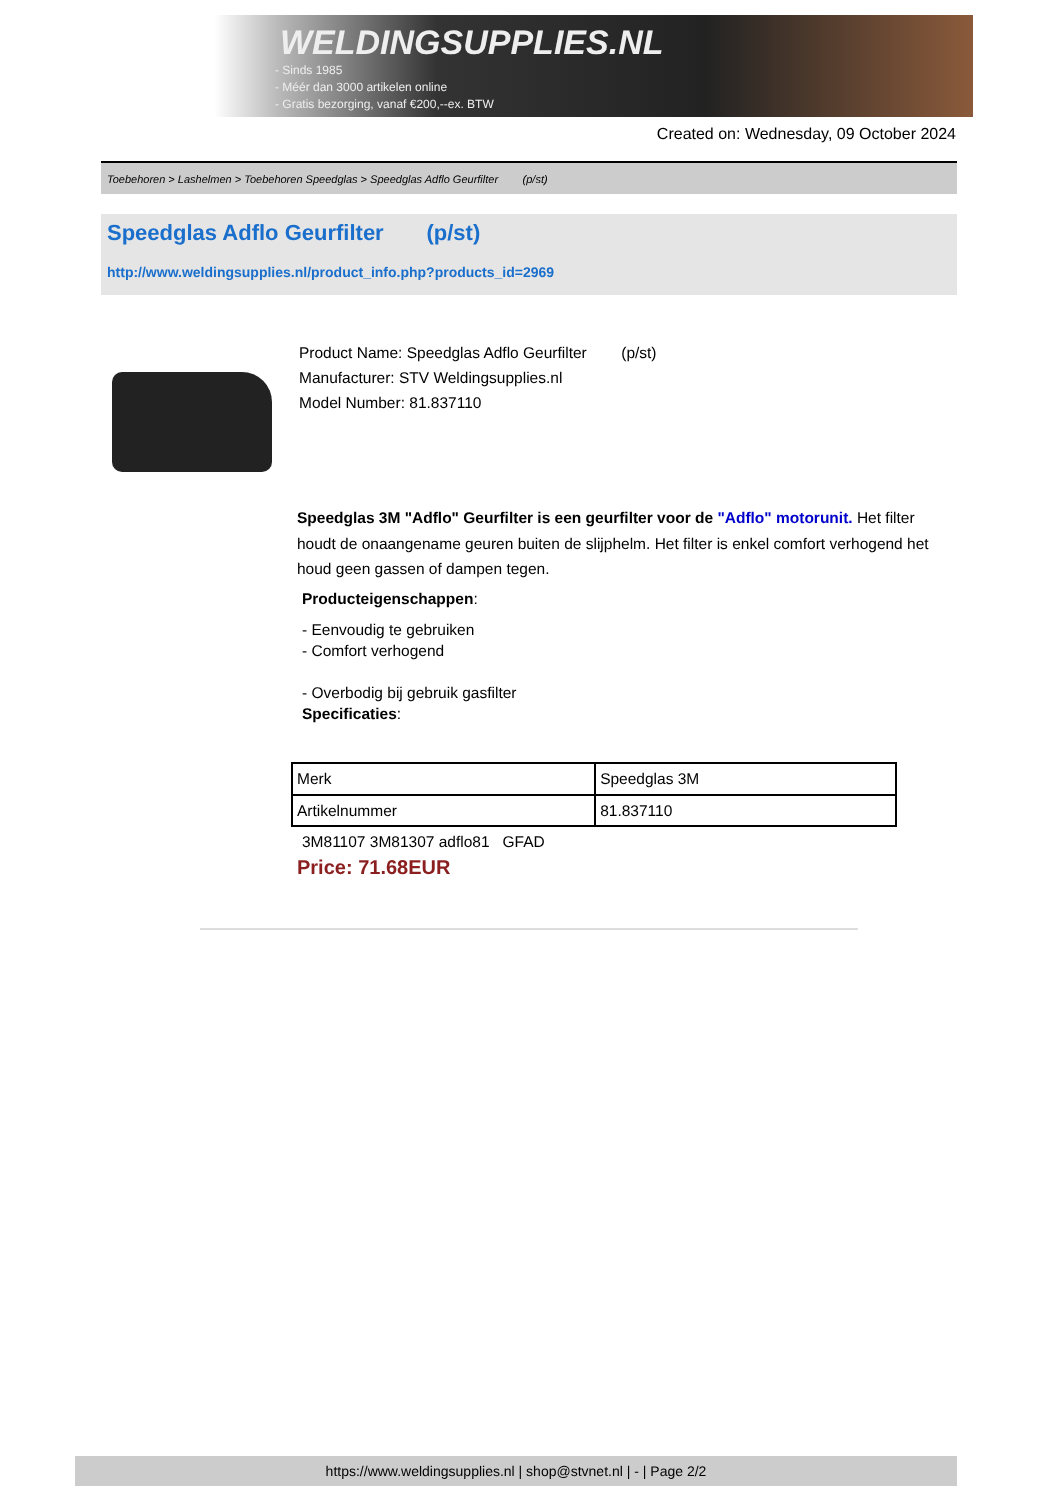WELDINGSUPPLIES.NL
- Sinds 1985
- Méér dan 3000 artikelen online
- Gratis bezorging, vanaf €200,--ex. BTW
Created on: Wednesday, 09 October 2024
Toebehoren > Lashelmen > Toebehoren Speedglas > Speedglas Adflo Geurfilter (p/st)
Speedglas Adflo Geurfilter (p/st)
http://www.weldingsupplies.nl/product_info.php?products_id=2969
Product Name: Speedglas Adflo Geurfilter (p/st)
Manufacturer: STV Weldingsupplies.nl
Model Number: 81.837110
Speedglas 3M "Adflo" Geurfilter is een geurfilter voor de "Adflo" motorunit. Het filter houdt de onaangename geuren buiten de slijphelm. Het filter is enkel comfort verhogend het houd geen gassen of dampen tegen.
Producteigenschappen:
- Eenvoudig te gebruiken
- Comfort verhogend
- Overbodig bij gebruik gasfilter
Specificaties:
| Merk | Speedglas 3M |
| Artikelnummer | 81.837110 |
3M81107 3M81307 adflo81 GFAD
Price: 71.68EUR
https://www.weldingsupplies.nl | shop@stvnet.nl | - | Page 2/2